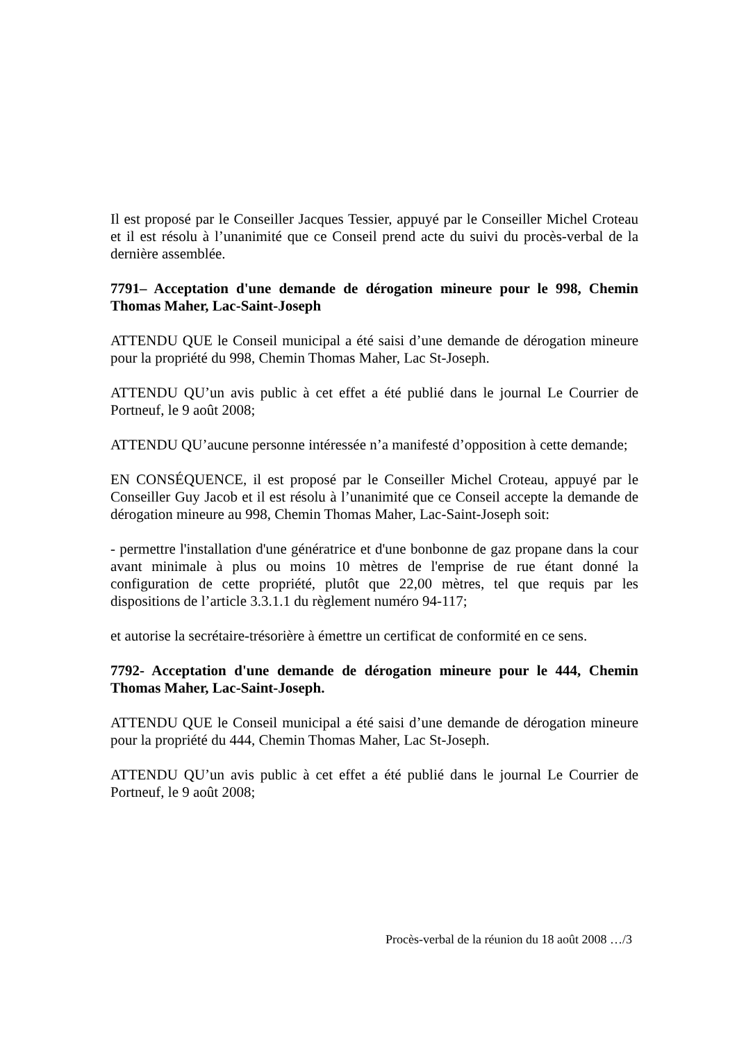Il est proposé par le Conseiller Jacques Tessier, appuyé par le Conseiller Michel Croteau et il est résolu à l’unanimité que ce Conseil prend acte du suivi du procès-verbal de la dernière assemblée.
7791– Acceptation d'une demande de dérogation mineure pour le 998, Chemin Thomas Maher, Lac-Saint-Joseph
ATTENDU QUE le Conseil municipal a été saisi d’une demande de dérogation mineure pour la propriété du 998, Chemin Thomas Maher, Lac St-Joseph.
ATTENDU QU’un avis public à cet effet a été publié dans le journal Le Courrier de Portneuf, le 9 août 2008;
ATTENDU QU’aucune personne intéressée n’a manifesté d’opposition à cette demande;
EN CONSÉQUENCE, il est proposé par le Conseiller Michel Croteau, appuyé par le Conseiller Guy Jacob et il est résolu à l’unanimité que ce Conseil accepte la demande de dérogation mineure au 998, Chemin Thomas Maher, Lac-Saint-Joseph soit:
- permettre l'installation d'une génératrice et d'une bonbonne de gaz propane dans la cour avant minimale à plus ou moins 10 mètres de l'emprise de rue étant donné la configuration de cette propriété, plutôt que 22,00 mètres, tel que requis par les dispositions de l’article 3.3.1.1 du règlement numéro 94-117;
et autorise la secrétaire-trésorière à émettre un certificat de conformité en ce sens.
7792- Acceptation d'une demande de dérogation mineure pour le 444, Chemin Thomas Maher, Lac-Saint-Joseph.
ATTENDU QUE le Conseil municipal a été saisi d’une demande de dérogation mineure pour la propriété du 444, Chemin Thomas Maher, Lac St-Joseph.
ATTENDU QU’un avis public à cet effet a été publié dans le journal Le Courrier de Portneuf, le 9 août 2008;
Procès-verbal de la réunion du 18 août 2008 …/3